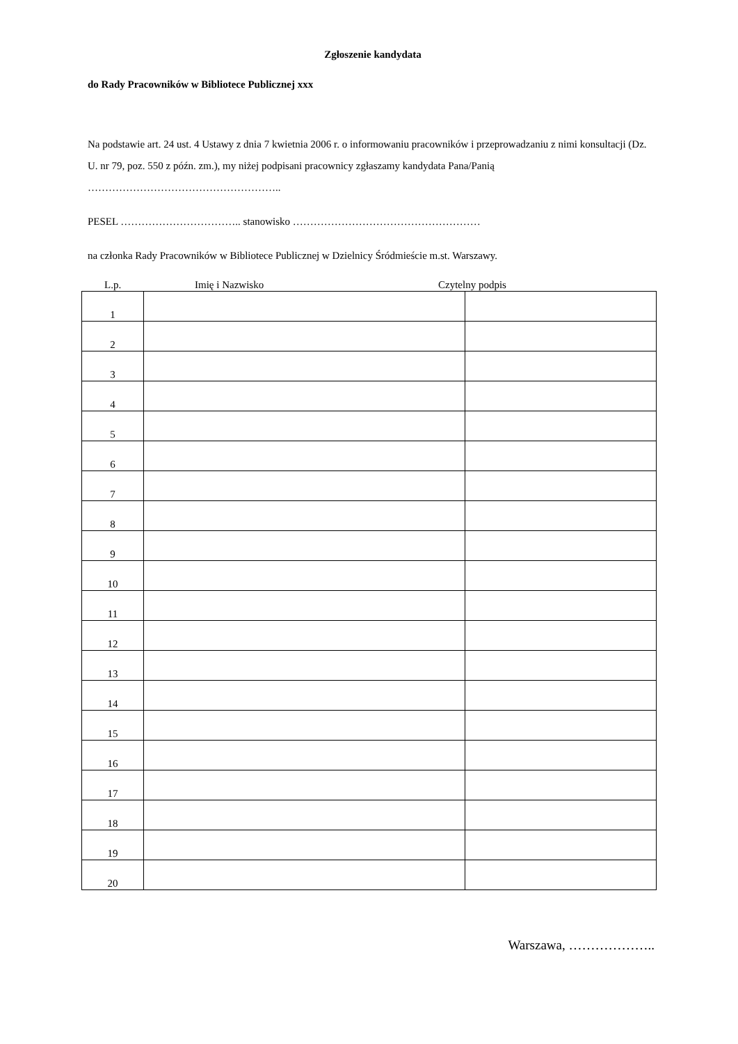Zgłoszenie kandydata
do Rady Pracowników w Bibliotece Publicznej xxx
Na podstawie art. 24 ust. 4 Ustawy z dnia 7 kwietnia 2006 r. o informowaniu pracowników i przeprowadzaniu z nimi konsultacji (Dz. U. nr 79, poz. 550 z późn. zm.), my niżej podpisani pracownicy zgłaszamy kandydata Pana/Panią ………………………………………………..
PESEL …………………………….. stanowisko ………………………………………………
na członka Rady Pracowników w Bibliotece Publicznej w Dzielnicy Śródmieście m.st. Warszawy.
L.p. Imię i Nazwisko Czytelny podpis
| 1 | | |
| 2 | | |
| 3 | | |
| 4 | | |
| 5 | | |
| 6 | | |
| 7 | | |
| 8 | | |
| 9 | | |
| 10 | | |
| 11 | | |
| 12 | | |
| 13 | | |
| 14 | | |
| 15 | | |
| 16 | | |
| 17 | | |
| 18 | | |
| 19 | | |
| 20 | | |
Warszawa, ………………..